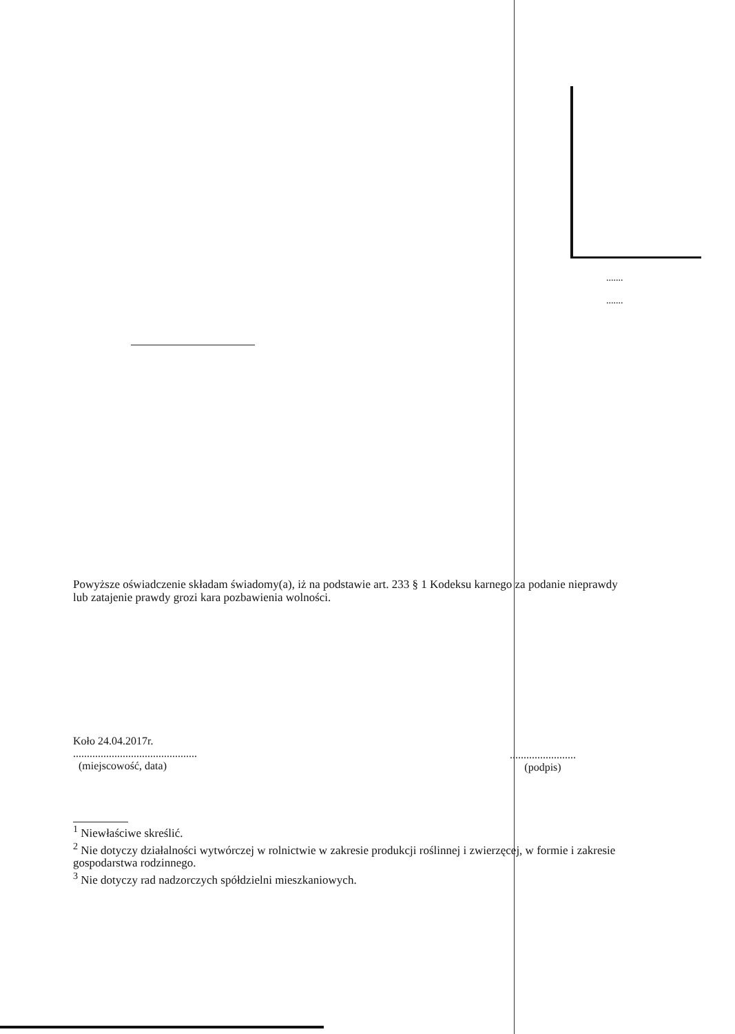.......
.......
Powyższe oświadczenie składam świadomy(a), iż na podstawie art. 233 § 1 Kodeksu karnego za podanie nieprawdy lub zatajenie prawdy grozi kara pozbawienia wolności.
Koło 24.04.2017r.
.............................................
(miejscowość, data)
........................
(podpis)
<sup>1</sup> Niewłaściwe skreślić.
<sup>2</sup> Nie dotyczy działalności wytwórczej w rolnictwie w zakresie produkcji roślinnej i zwierzęcej, w formie i zakresie gospodarstwa rodzinnego.
<sup>3</sup> Nie dotyczy rad nadzorczych spółdzielni mieszkaniowych.